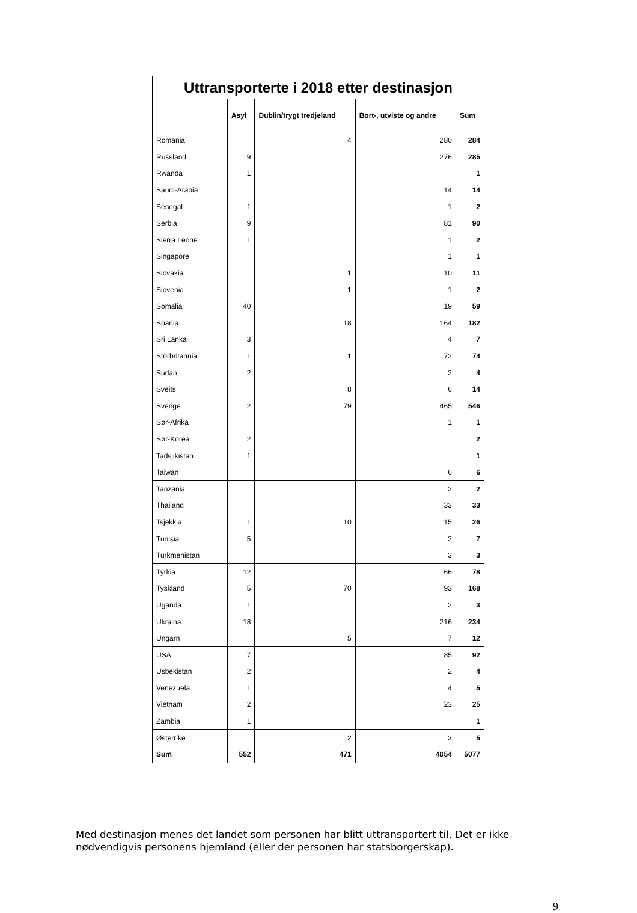| Uttransporterte i 2018 etter destinasjon | | | | |
| --- | --- | --- | --- | --- |
| | Asyl | Dublin/trygt tredjeland | Bort-, utviste og andre | Sum |
| Romania | | 4 | 280 | 284 |
| Russland | 9 | | 276 | 285 |
| Rwanda | 1 | | | 1 |
| Saudi-Arabia | | | 14 | 14 |
| Senegal | 1 | | 1 | 2 |
| Serbia | 9 | | 81 | 90 |
| Sierra Leone | 1 | | 1 | 2 |
| Singapore | | | 1 | 1 |
| Slovakia | | 1 | 10 | 11 |
| Slovenia | | 1 | 1 | 2 |
| Somalia | 40 | | 19 | 59 |
| Spania | | 18 | 164 | 182 |
| Sri Lanka | 3 | | 4 | 7 |
| Storbritannia | 1 | 1 | 72 | 74 |
| Sudan | 2 | | 2 | 4 |
| Sveits | | 8 | 6 | 14 |
| Sverige | 2 | 79 | 465 | 546 |
| Sør-Afrika | | | 1 | 1 |
| Sør-Korea | 2 | | | 2 |
| Tadsjikistan | 1 | | | 1 |
| Taiwan | | | 6 | 6 |
| Tanzania | | | 2 | 2 |
| Thailand | | | 33 | 33 |
| Tsjekkia | 1 | 10 | 15 | 26 |
| Tunisia | 5 | | 2 | 7 |
| Turkmenistan | | | 3 | 3 |
| Tyrkia | 12 | | 66 | 78 |
| Tyskland | 5 | 70 | 93 | 168 |
| Uganda | 1 | | 2 | 3 |
| Ukraina | 18 | | 216 | 234 |
| Ungarn | | 5 | 7 | 12 |
| USA | 7 | | 85 | 92 |
| Usbekistan | 2 | | 2 | 4 |
| Venezuela | 1 | | 4 | 5 |
| Vietnam | 2 | | 23 | 25 |
| Zambia | 1 | | | 1 |
| Østerrike | | 2 | 3 | 5 |
| Sum | 552 | 471 | 4054 | 5077 |
Med destinasjon menes det landet som personen har blitt uttransportert til. Det er ikke nødvendigvis personens hjemland (eller der personen har statsborgerskap).
9